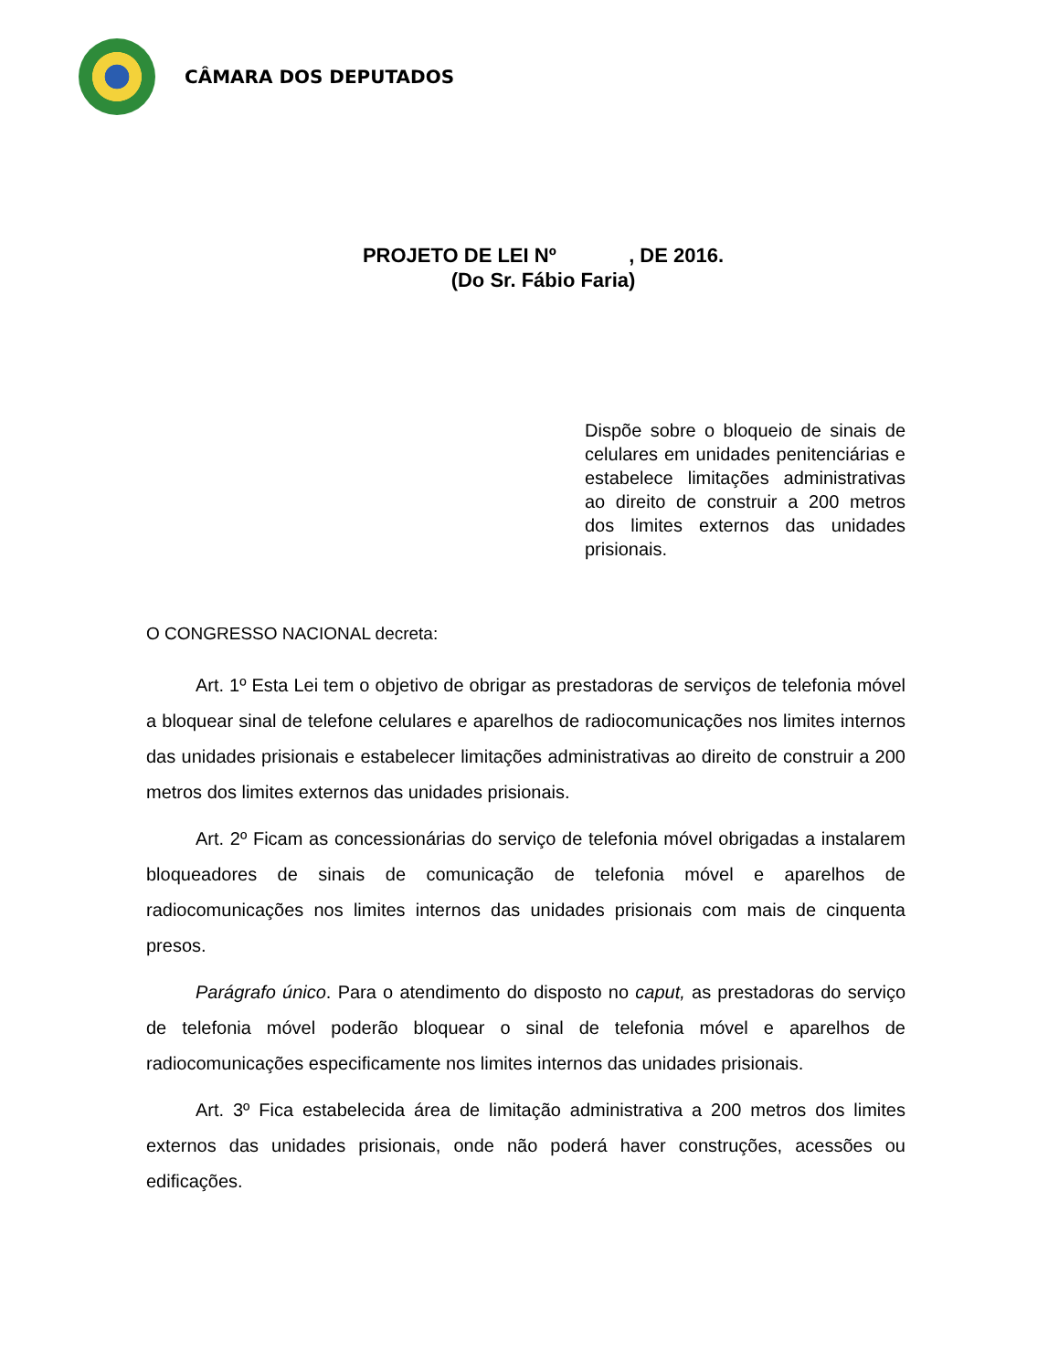CÂMARA DOS DEPUTADOS
PROJETO DE LEI Nº , DE 2016.
(Do Sr. Fábio Faria)
Dispõe sobre o bloqueio de sinais de celulares em unidades penitenciárias e estabelece limitações administrativas ao direito de construir a 200 metros dos limites externos das unidades prisionais.
O CONGRESSO NACIONAL decreta:
Art. 1º Esta Lei tem o objetivo de obrigar as prestadoras de serviços de telefonia móvel a bloquear sinal de telefone celulares e aparelhos de radiocomunicações nos limites internos das unidades prisionais e estabelecer limitações administrativas ao direito de construir a 200 metros dos limites externos das unidades prisionais.
Art. 2º Ficam as concessionárias do serviço de telefonia móvel obrigadas a instalarem bloqueadores de sinais de comunicação de telefonia móvel e aparelhos de radiocomunicações nos limites internos das unidades prisionais com mais de cinquenta presos.
Parágrafo único. Para o atendimento do disposto no caput, as prestadoras do serviço de telefonia móvel poderão bloquear o sinal de telefonia móvel e aparelhos de radiocomunicações especificamente nos limites internos das unidades prisionais.
Art. 3º Fica estabelecida área de limitação administrativa a 200 metros dos limites externos das unidades prisionais, onde não poderá haver construções, acessões ou edificações.